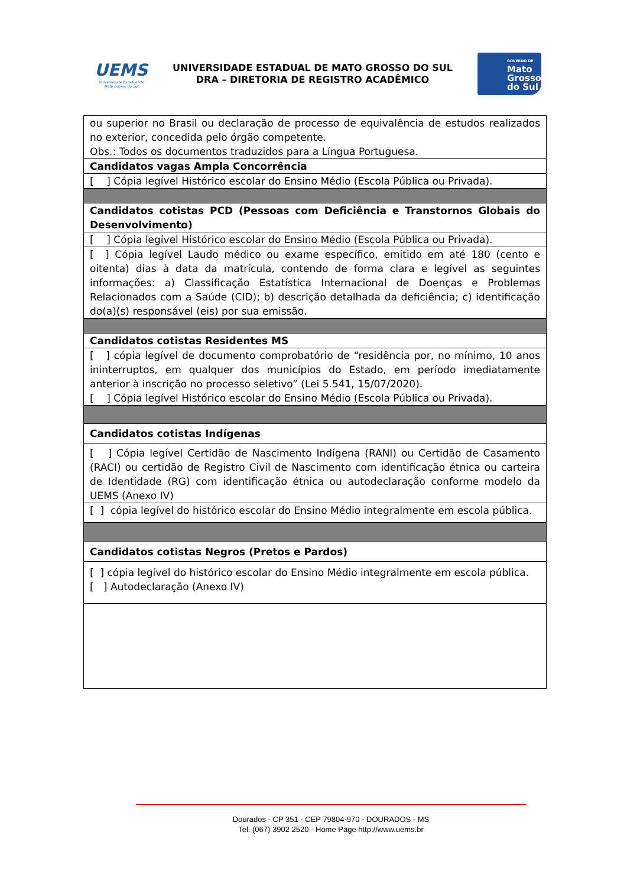UEMS
Universidade Estadual de Mato Grosso do Sul
UNIVERSIDADE ESTADUAL DE MATO GROSSO DO SUL
DRA – DIRETORIA DE REGISTRO ACADÊMICO
GOVERNO DE
Mato
Grosso
do Sul
| ou superior no Brasil ou declaração de processo de equivalência de estudos realizados no exterior, concedida pelo órgão competente. Obs.: Todos os documentos traduzidos para a Língua Portuguesa. |
| Candidatos vagas Ampla Concorrência |
| [ ] Cópia legível Histórico escolar do Ensino Médio (Escola Pública ou Privada). |
| Candidatos cotistas PCD (Pessoas com Deficiência e Transtornos Globais do Desenvolvimento) |
| [ ] Cópia legível Histórico escolar do Ensino Médio (Escola Pública ou Privada). |
| [ ] Cópia legível Laudo médico ou exame específico, emitido em até 180 (cento e oitenta) dias à data da matrícula, contendo de forma clara e legível as seguintes informações: a) Classificação Estatística Internacional de Doenças e Problemas Relacionados com a Saúde (CID); b) descrição detalhada da deficiência; c) identificação do(a)(s) responsável (eis) por sua emissão. |
| Candidatos cotistas Residentes MS |
| [ ] cópia legível de documento comprobatório de “residência por, no mínimo, 10 anos ininterruptos, em qualquer dos municípios do Estado, em período imediatamente anterior à inscrição no processo seletivo” (Lei 5.541, 15/07/2020). [ ] Cópia legível Histórico escolar do Ensino Médio (Escola Pública ou Privada). |
| Candidatos cotistas Indígenas |
| [ ] Cópia legível Certidão de Nascimento Indígena (RANI) ou Certidão de Casamento (RACI) ou certidão de Registro Civil de Nascimento com identificação étnica ou carteira de Identidade (RG) com identificação étnica ou autodeclaração conforme modelo da UEMS (Anexo IV) |
| [ ] cópia legível do histórico escolar do Ensino Médio integralmente em escola pública. |
| Candidatos cotistas Negros (Pretos e Pardos) |
| [ ] cópia legível do histórico escolar do Ensino Médio integralmente em escola pública. [ ] Autodeclaração (Anexo IV) |
Dourados - CP 351 - CEP 79804-970 - DOURADOS - MS
Tel. (067) 3902 2520 - Home Page http://www.uems.br